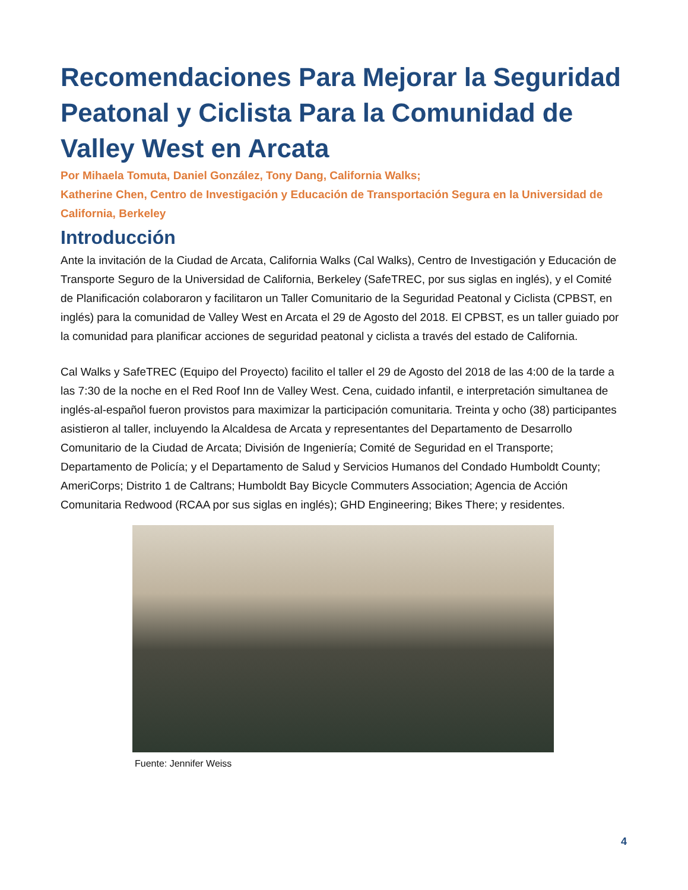Recomendaciones Para Mejorar la Seguridad Peatonal y Ciclista Para la Comunidad de Valley West en Arcata
Por Mihaela Tomuta, Daniel González, Tony Dang, California Walks;
Katherine Chen, Centro de Investigación y Educación de Transportación Segura en la Universidad de California, Berkeley
Introducción
Ante la invitación de la Ciudad de Arcata, California Walks (Cal Walks), Centro de Investigación y Educación de Transporte Seguro de la Universidad de California, Berkeley (SafeTREC, por sus siglas en inglés), y el Comité de Planificación colaboraron y facilitaron un Taller Comunitario de la Seguridad Peatonal y Ciclista (CPBST, en inglés) para la comunidad de Valley West en Arcata el 29 de Agosto del 2018. El CPBST, es un taller guiado por la comunidad para planificar acciones de seguridad peatonal y ciclista a través del estado de California.
Cal Walks y SafeTREC (Equipo del Proyecto) facilito el taller el 29 de Agosto del 2018 de las 4:00 de la tarde a las 7:30 de la noche en el Red Roof Inn de Valley West. Cena, cuidado infantil, e interpretación simultanea de inglés-al-español fueron provistos para maximizar la participación comunitaria. Treinta y ocho (38) participantes asistieron al taller, incluyendo la Alcaldesa de Arcata y representantes del Departamento de Desarrollo Comunitario de la Ciudad de Arcata; División de Ingeniería; Comité de Seguridad en el Transporte; Departamento de Policía; y el Departamento de Salud y Servicios Humanos del Condado Humboldt County; AmeriCorps; Distrito 1 de Caltrans; Humboldt Bay Bicycle Commuters Association; Agencia de Acción Comunitaria Redwood (RCAA por sus siglas en inglés); GHD Engineering; Bikes There; y residentes.
Fuente: Jennifer Weiss
4